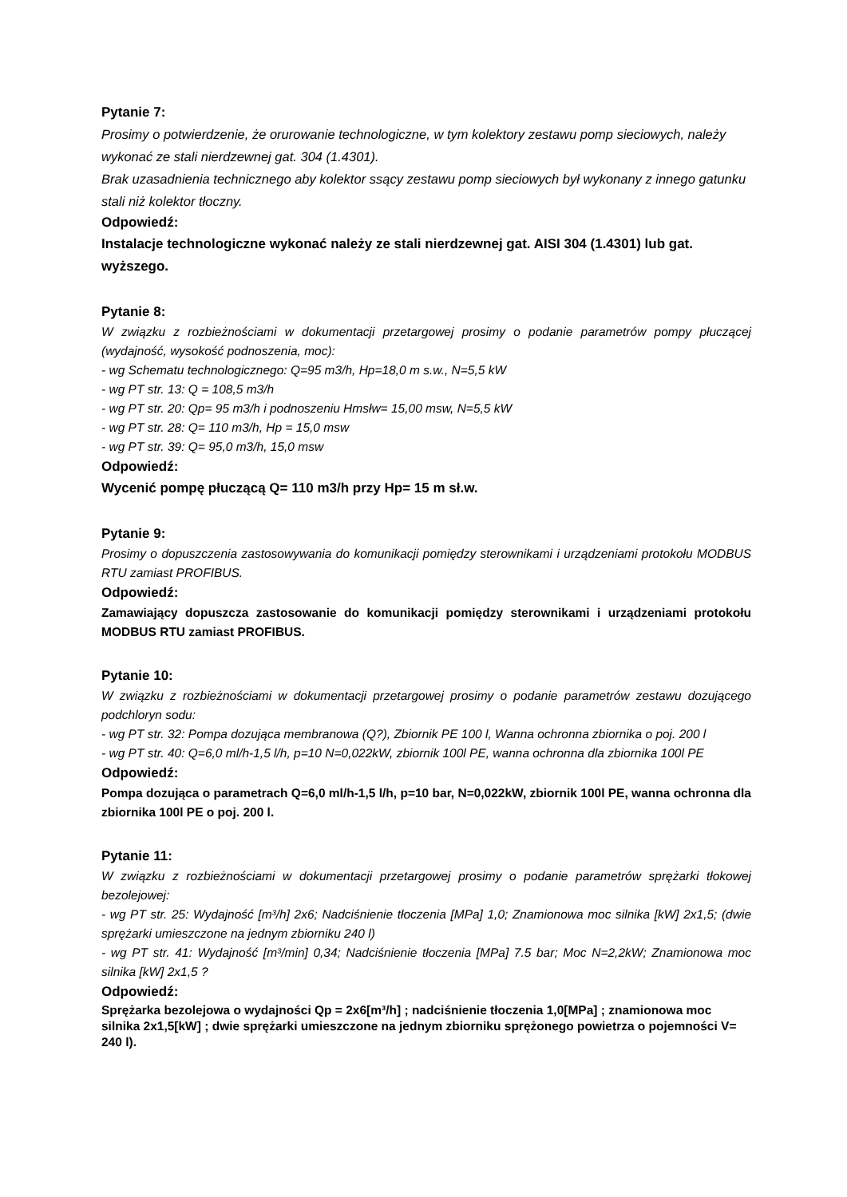Pytanie 7:
Prosimy o potwierdzenie, że orurowanie technologiczne, w tym kolektory zestawu pomp sieciowych, należy wykonać ze stali nierdzewnej gat. 304 (1.4301).
Brak uzasadnienia technicznego aby kolektor ssący zestawu pomp sieciowych był wykonany z innego gatunku stali niż kolektor tłoczny.
Odpowiedź:
Instalacje technologiczne wykonać należy ze stali nierdzewnej gat. AISI 304 (1.4301) lub gat. wyższego.
Pytanie 8:
W związku z rozbieżnościami w dokumentacji przetargowej prosimy o podanie parametrów pompy płuczącej (wydajność, wysokość podnoszenia, moc):
- wg Schematu technologicznego: Q=95 m3/h, Hp=18,0 m s.w., N=5,5 kW
- wg PT str. 13: Q = 108,5 m3/h
- wg PT str. 20: Qp= 95 m3/h i podnoszeniu Hmsłw= 15,00 msw, N=5,5 kW
- wg PT str. 28: Q= 110 m3/h, Hp = 15,0 msw
- wg PT str. 39: Q= 95,0 m3/h, 15,0 msw
Odpowiedź:
Wycenić pompę płuczącą Q= 110 m3/h przy Hp= 15 m sł.w.
Pytanie 9:
Prosimy o dopuszczenia zastosowywania do komunikacji pomiędzy sterownikami i urządzeniami protokołu MODBUS RTU zamiast PROFIBUS.
Odpowiedź:
Zamawiający dopuszcza zastosowanie do komunikacji pomiędzy sterownikami i urządzeniami protokołu MODBUS RTU zamiast PROFIBUS.
Pytanie 10:
W związku z rozbieżnościami w dokumentacji przetargowej prosimy o podanie parametrów zestawu dozującego podchloryn sodu:
- wg PT str. 32: Pompa dozująca membranowa (Q?), Zbiornik PE 100 l, Wanna ochronna zbiornika o poj. 200 l
- wg PT str. 40: Q=6,0 ml/h-1,5 l/h, p=10 N=0,022kW, zbiornik 100l PE, wanna ochronna dla zbiornika 100l PE
Odpowiedź:
Pompa dozująca o parametrach Q=6,0 ml/h-1,5 l/h, p=10 bar, N=0,022kW, zbiornik 100l PE, wanna ochronna dla zbiornika 100l PE o poj. 200 l.
Pytanie 11:
W związku z rozbieżnościami w dokumentacji przetargowej prosimy o podanie parametrów sprężarki tłokowej bezolejowej:
- wg PT str. 25: Wydajność [m³/h] 2x6; Nadciśnienie tłoczenia [MPa] 1,0; Znamionowa moc silnika [kW] 2x1,5; (dwie sprężarki umieszczone na jednym zbiorniku 240 l)
- wg PT str. 41: Wydajność [m³/min] 0,34; Nadciśnienie tłoczenia [MPa] 7.5 bar; Moc N=2,2kW; Znamionowa moc silnika [kW] 2x1,5 ?
Odpowiedź:
Sprężarka bezolejowa o wydajności Qp = 2x6[m³/h] ; nadciśnienie tłoczenia 1,0[MPa] ; znamionowa moc silnika 2x1,5[kW] ; dwie sprężarki umieszczone na jednym zbiorniku sprężonego powietrza o pojemności V= 240 l).